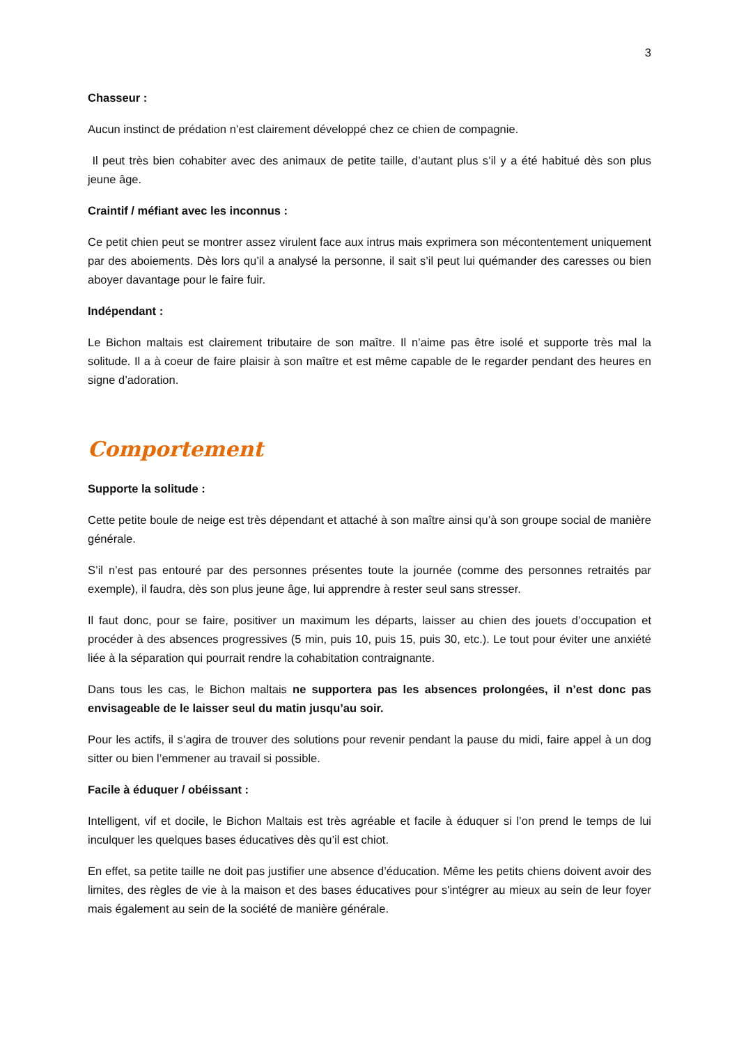3
Chasseur :
Aucun instinct de prédation n’est clairement développé chez ce chien de compagnie.
Il peut très bien cohabiter avec des animaux de petite taille, d’autant plus s’il y a été habitué dès son plus jeune âge.
Craintif / méfiant avec les inconnus :
Ce petit chien peut se montrer assez virulent face aux intrus mais exprimera son mécontentement uniquement par des aboiements. Dès lors qu’il a analysé la personne, il sait s’il peut lui quémander des caresses ou bien aboyer davantage pour le faire fuir.
Indépendant :
Le Bichon maltais est clairement tributaire de son maître. Il n’aime pas être isolé et supporte très mal la solitude. Il a à coeur de faire plaisir à son maître et est même capable de le regarder pendant des heures en signe d’adoration.
Comportement
Supporte la solitude :
Cette petite boule de neige est très dépendant et attaché à son maître ainsi qu’à son groupe social de manière générale.
S’il n’est pas entouré par des personnes présentes toute la journée (comme des personnes retraités par exemple), il faudra, dès son plus jeune âge, lui apprendre à rester seul sans stresser.
Il faut donc, pour se faire, positiver un maximum les départs, laisser au chien des jouets d’occupation et procéder à des absences progressives (5 min, puis 10, puis 15, puis 30, etc.). Le tout pour éviter une anxiété liée à la séparation qui pourrait rendre la cohabitation contraignante.
Dans tous les cas, le Bichon maltais ne supportera pas les absences prolongées, il n’est donc pas envisageable de le laisser seul du matin jusqu’au soir.
Pour les actifs, il s’agira de trouver des solutions pour revenir pendant la pause du midi, faire appel à un dog sitter ou bien l’emmener au travail si possible.
Facile à éduquer / obéissant :
Intelligent, vif et docile, le Bichon Maltais est très agréable et facile à éduquer si l’on prend le temps de lui inculquer les quelques bases éducatives dès qu’il est chiot.
En effet, sa petite taille ne doit pas justifier une absence d’éducation. Même les petits chiens doivent avoir des limites, des règles de vie à la maison et des bases éducatives pour s'intégrer au mieux au sein de leur foyer mais également au sein de la société de manière générale.